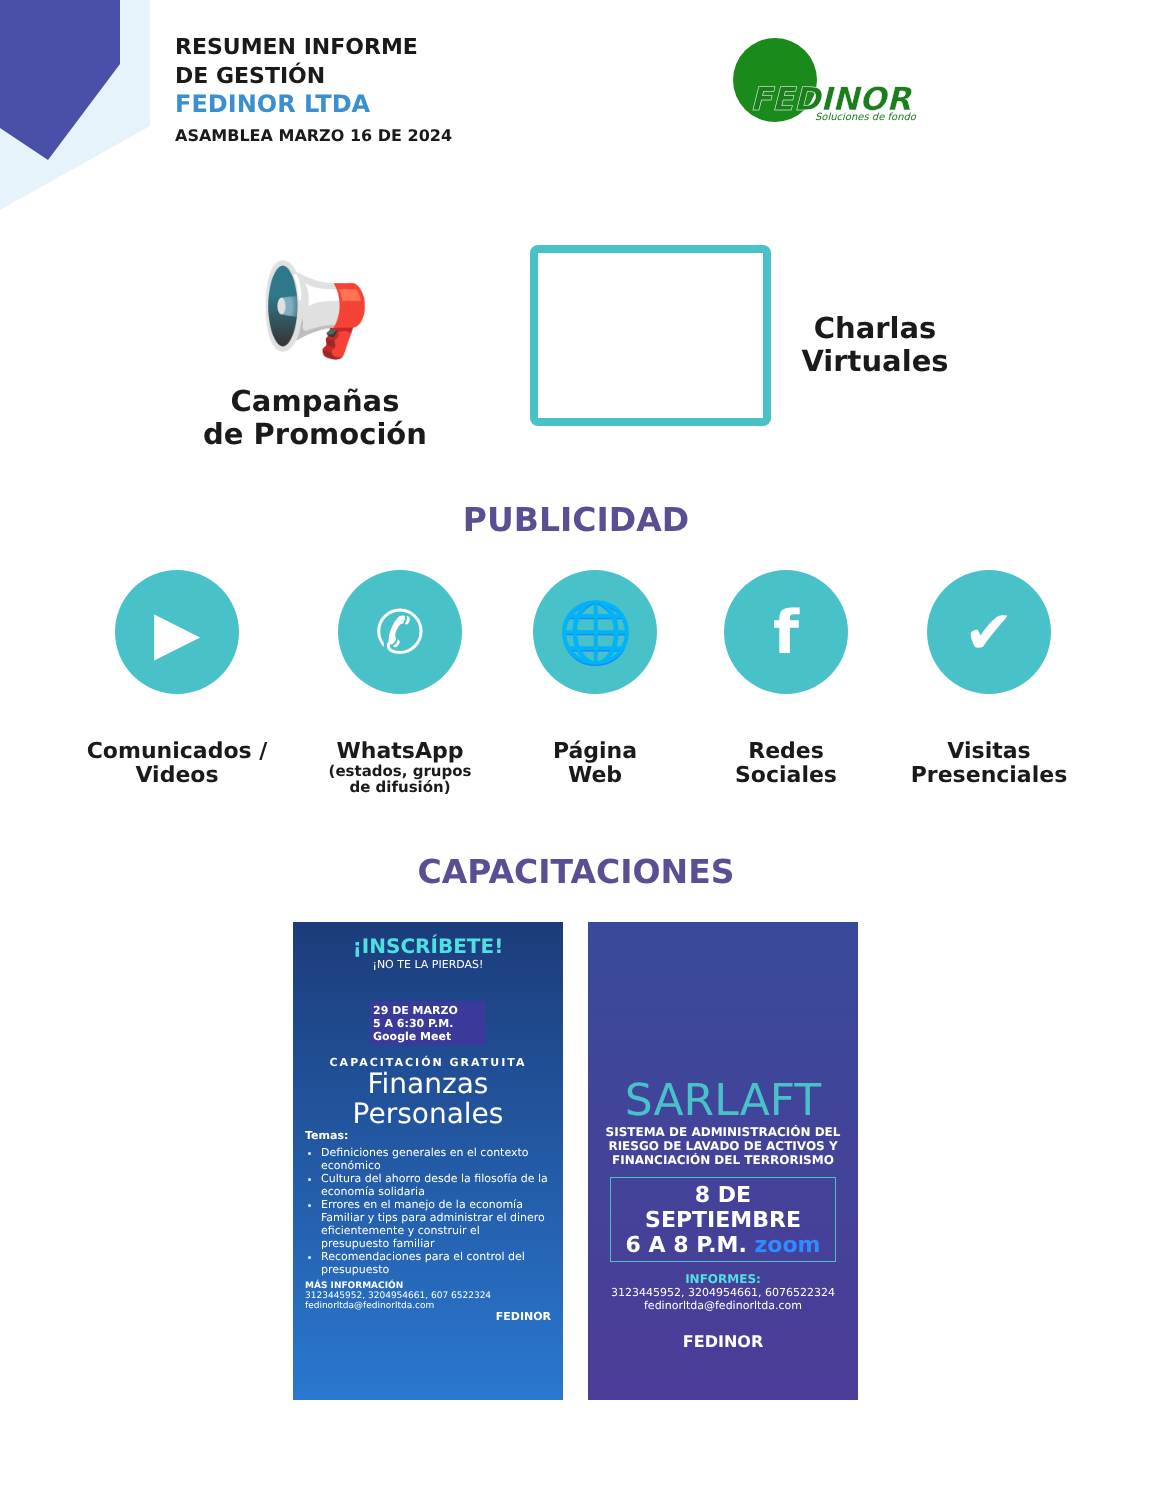RESUMEN INFORME
DE GESTIÓN
FEDINOR LTDA
ASAMBLEA MARZO 16 DE 2024
FEDINOR
Soluciones de fondo
📢
Campañas
de Promoción
Charlas
Virtuales
PUBLICIDAD
▶
Comunicados /
Videos
✆
WhatsApp
(estados, grupos
de difusión)
🌐
Página
Web
f
Redes
Sociales
✔
Visitas
Presenciales
CAPACITACIONES
¡INSCRÍBETE!
¡NO TE LA PIERDAS!
29 DE MARZO
5 A 6:30 P.M. Google Meet
CAPACITACIÓN GRATUITA
Finanzas
Personales
Temas:
Definiciones generales en el contexto económico
Cultura del ahorro desde la filosofía de la economía solidaria
Errores en el manejo de la economía Familiar y tips para administrar el dinero eficientemente y construir el presupuesto familiar
Recomendaciones para el control del presupuesto
MÁS INFORMACIÓN
3123445952, 3204954661, 607 6522324
fedinorltda@fedinorltda.com
FEDINOR
SARLAFT
SISTEMA DE ADMINISTRACIÓN DEL RIESGO DE LAVADO DE ACTIVOS Y FINANCIACIÓN DEL TERRORISMO
8 DE SEPTIEMBRE
6 A 8 P.M. zoom
INFORMES:
3123445952, 3204954661, 6076522324
fedinorltda@fedinorltda.com
FEDINOR